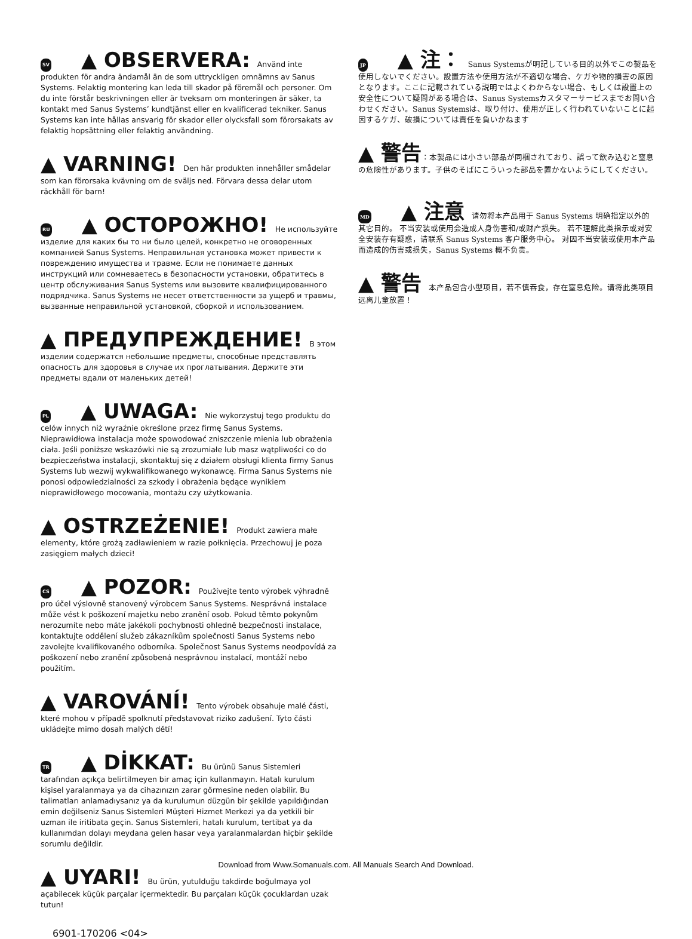SV ▲ OBSERVERA: Använd inte produkten för andra ändamål än de som uttryckligen omnämns av Sanus Systems. Felaktig montering kan leda till skador på föremål och personer. Om du inte förstår beskrivningen eller är tveksam om monteringen är säker, ta kontakt med Sanus Systems’ kundtjänst eller en kvalificerad tekniker. Sanus Systems kan inte hållas ansvarig för skador eller olycksfall som förorsakats av felaktig hopsättning eller felaktig användning.
▲ VARNING! Den här produkten innehåller smådelar som kan förorsaka kvävning om de sväljs ned. Förvara dessa delar utom räckhåll för barn!
RU ▲ ОСТОРОЖНО! Не используйте изделие для каких бы то ни было целей, конкретно не оговоренных компанией Sanus Systems. Неправильная установка может привести к повреждению имущества и травме. Если не понимаете данных инструкций или сомневаетесь в безопасности установки, обратитесь в центр обслуживания Sanus Systems или вызовите квалифицированного подрядчика. Sanus Systems не несет ответственности за ущерб и травмы, вызванные неправильной установкой, сборкой и использованием.
▲ ПРЕДУПРЕЖДЕНИЕ! В этом изделии содержатся небольшие предметы, способные представлять опасность для здоровья в случае их проглатывания. Держите эти предметы вдали от маленьких детей!
PL ▲ UWAGA: Nie wykorzystuj tego produktu do celów innych niż wyraźnie określone przez firmę Sanus Systems. Nieprawidłowa instalacja może spowodować zniszczenie mienia lub obrażenia ciała. Jeśli poniższe wskazówki nie są zrozumiałe lub masz wątpliwości co do bezpieczeństwa instalacji, skontaktuj się z działem obsługi klienta firmy Sanus Systems lub wezwij wykwalifikowanego wykonawcę. Firma Sanus Systems nie ponosi odpowiedzialności za szkody i obrażenia będące wynikiem nieprawidłowego mocowania, montażu czy użytkowania.
▲ OSTRZEŻENIE! Produkt zawiera małe elementy, które grożą zadławieniem w razie połknięcia. Przechowuj je poza zasięgiem małych dzieci!
CS ▲ POZOR: Používejte tento výrobek výhradně pro účel výslovně stanovený výrobcem Sanus Systems. Nesprávná instalace může vést k poškození majetku nebo zranění osob. Pokud těmto pokynům nerozumíte nebo máte jakékoli pochybnosti ohledně bezpečnosti instalace, kontaktujte oddělení služeb zákazníkům společnosti Sanus Systems nebo zavolejte kvalifikovaného odborníka. Společnost Sanus Systems neodpovídá za poškození nebo zranění způsobená nesprávnou instalací, montáží nebo použitím.
▲ VAROVÁNÍ! Tento výrobek obsahuje malé části, které mohou v případě spolknutí představovat riziko zadušení. Tyto části ukládejte mimo dosah malých dětí!
TR ▲ DİKKAT: Bu ürünü Sanus Sistemleri tarafından açıkça belirtilmeyen bir amaç için kullanmayın. Hatalı kurulum kişisel yaralanmaya ya da cihazınızın zarar görmesine neden olabilir. Bu talimatları anlamadıysanız ya da kurulumun düzgün bir şekilde yapıldığından emin değilseniz Sanus Sistemleri Müşteri Hizmet Merkezi ya da yetkili bir uzman ile iritibata geçin. Sanus Sistemleri, hatalı kurulum, tertibat ya da kullanımdan dolayı meydana gelen hasar veya yaralanmalardan hiçbir şekilde sorumlu değildir.
▲ UYARI! Bu ürün, yutulduğu takdirde boğulmaya yol açabilecek küçük parçalar içermektedir. Bu parçaları küçük çocuklardan uzak tutun!
6901-170206 <04>
JP ▲ 注： Sanus Systemsが明記している目的以外でこの製品を使用しないでください。設置方法や使用方法が不適切な場合、ケガや物的損害の原因となります。ここに記載されている説明ではよくわからない場合、もしくは設置上の安全性について疑問がある場合は、Sanus Systemsカスタマーサービスまでお問い合わせください。Sanus Systemsは、取り付け、使用が正しく行われていないことに起因するケガ、破損については責任を負いかねます
▲ 警告：本製品には小さい部品が同梱されており、誤って飲み込むと窒息の危険性があります。子供のそばにこういった部品を置かないようにしてください。
MD ▲ 注意 请勿将本产品用于 Sanus Systems 明确指定以外的其它目的。 不当安装或使用会造成人身伤害和/或财产损失。 若不理解此类指示或对安全安装存有疑惑，请联系 Sanus Systems 客户服务中心。 对因不当安装或使用本产品而造成的伤害或损失，Sanus Systems 概不负责。
▲ 警告 本产品包含小型项目，若不慎吞食，存在窒息危险。请将此类项目远离儿童放置！
Download from Www.Somanuals.com. All Manuals Search And Download.